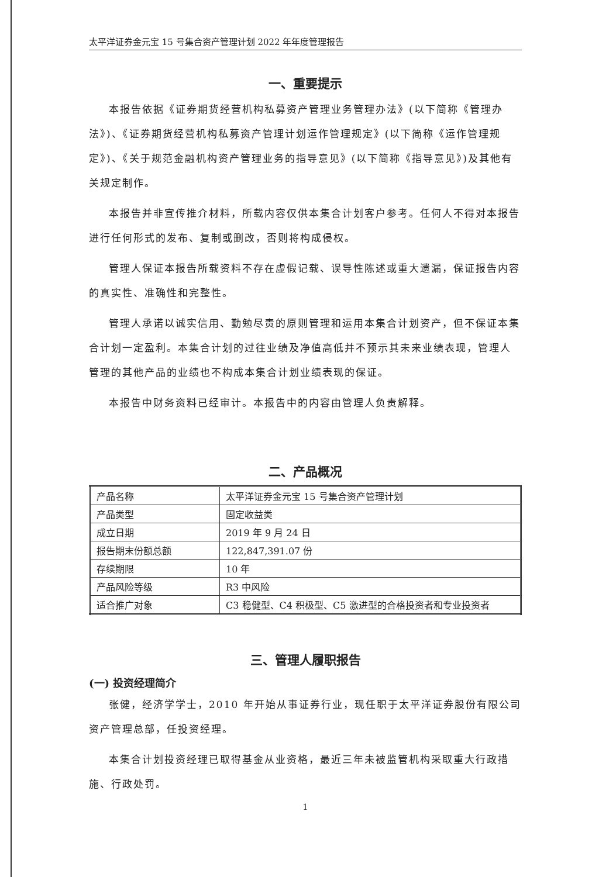太平洋证券金元宝 15 号集合资产管理计划 2022 年年度管理报告
一、重要提示
本报告依据《证券期货经营机构私募资产管理业务管理办法》(以下简称《管理办法》)、《证券期货经营机构私募资产管理计划运作管理规定》(以下简称《运作管理规定》)、《关于规范金融机构资产管理业务的指导意见》(以下简称《指导意见》)及其他有关规定制作。
本报告并非宣传推介材料，所载内容仅供本集合计划客户参考。任何人不得对本报告进行任何形式的发布、复制或删改，否则将构成侵权。
管理人保证本报告所载资料不存在虚假记载、误导性陈述或重大遗漏，保证报告内容的真实性、准确性和完整性。
管理人承诺以诚实信用、勤勉尽责的原则管理和运用本集合计划资产，但不保证本集合计划一定盈利。本集合计划的过往业绩及净值高低并不预示其未来业绩表现，管理人管理的其他产品的业绩也不构成本集合计划业绩表现的保证。
本报告中财务资料已经审计。本报告中的内容由管理人负责解释。
二、产品概况
| 产品名称 | 太平洋证券金元宝 15 号集合资产管理计划 |
| 产品类型 | 固定收益类 |
| 成立日期 | 2019 年 9 月 24 日 |
| 报告期末份额总额 | 122,847,391.07 份 |
| 存续期限 | 10 年 |
| 产品风险等级 | R3 中风险 |
| 适合推广对象 | C3 稳健型、C4 积极型、C5 激进型的合格投资者和专业投资者 |
三、管理人履职报告
(一) 投资经理简介
张健，经济学学士，2010 年开始从事证券行业，现任职于太平洋证券股份有限公司资产管理总部，任投资经理。
本集合计划投资经理已取得基金从业资格，最近三年未被监管机构采取重大行政措施、行政处罚。
1